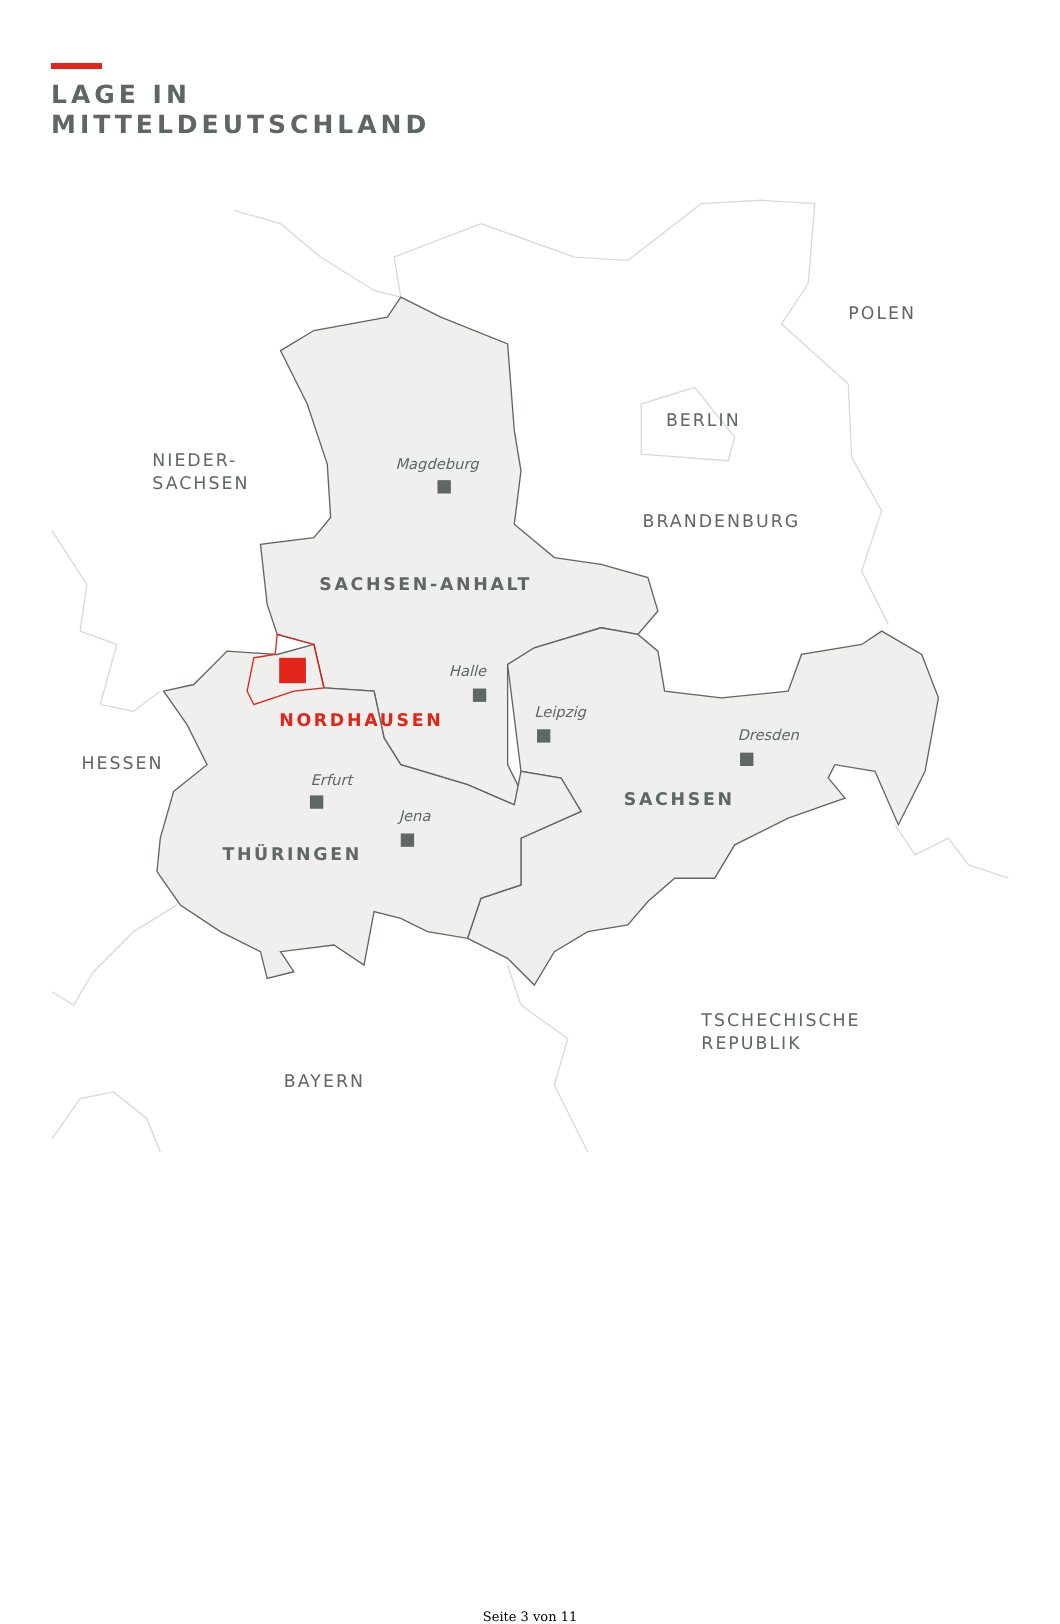LAGE IN
MITTELDEUTSCHLAND
POLEN
BERLIN
NIEDER-
SACHSEN
BRANDENBURG
HESSEN
TSCHECHISCHE
REPUBLIK
BAYERN
SACHSEN-ANHALT
SACHSEN
THÜRINGEN
NORDHAUSEN
Magdeburg
Halle
Leipzig
Dresden
Erfurt
Jena
Seite 3 von 11